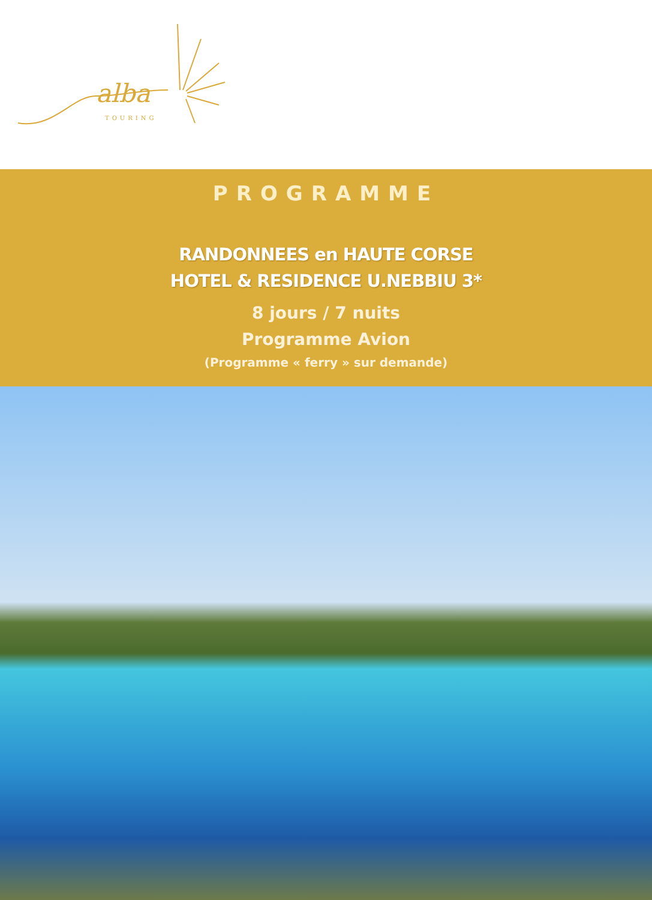alba
TOURING
PROGRAMME
RANDONNEES en HAUTE CORSE
HOTEL & RESIDENCE U.NEBBIU 3*
8 jours / 7 nuits
Programme Avion
(Programme « ferry » sur demande)